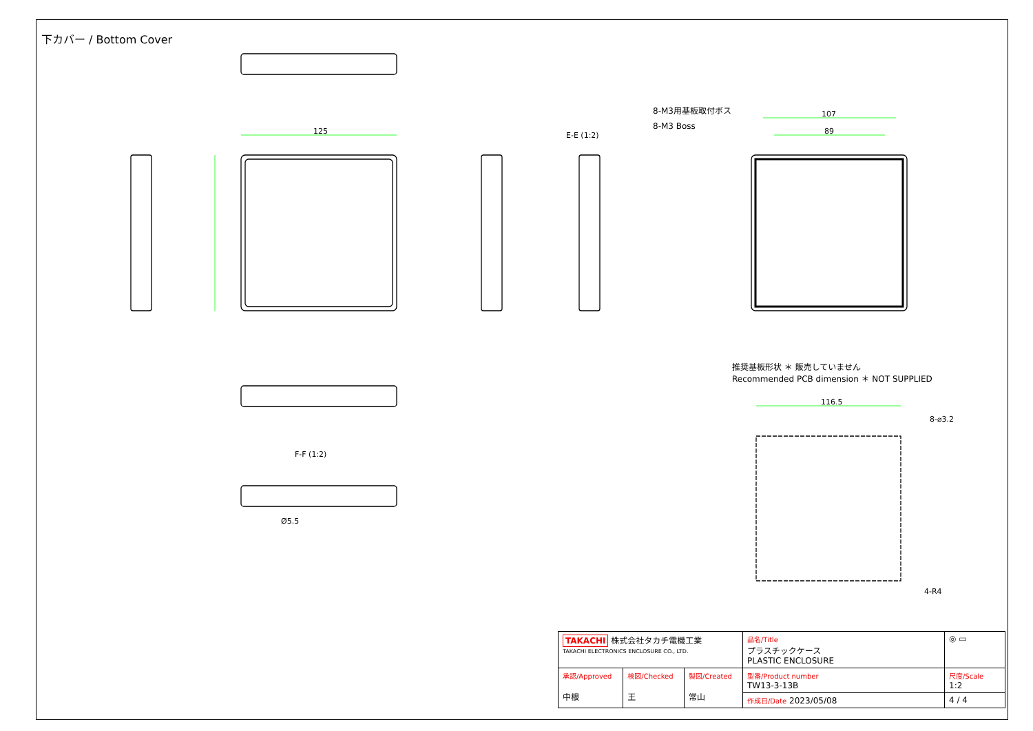下カバー / Bottom Cover
125
E-E (1:2)
F-F (1:2)
107
89
116.5
8-⌀3.2
4-R4
Ø5.5
8-M3用基板取付ボス
8-M3 Boss
推奨基板形状 ＊ 販売していません
Recommended PCB dimension ＊ NOT SUPPLIED
| TAKACHI 株式会社タカチ電機工業 TAKACHI ELECTRONICS ENCLOSURE CO., LTD. | | | 品名/Title プラスチックケース PLASTIC ENCLOSURE | ◎ ▭ |
| 承認/Approved 中根 | 検図/Checked 王 | 製図/Created 常山 | 型番/Product number TW13-3-13B | 尺度/Scale 1:2 |
| | | | 作成日/Date 2023/05/08 | 4 / 4 |